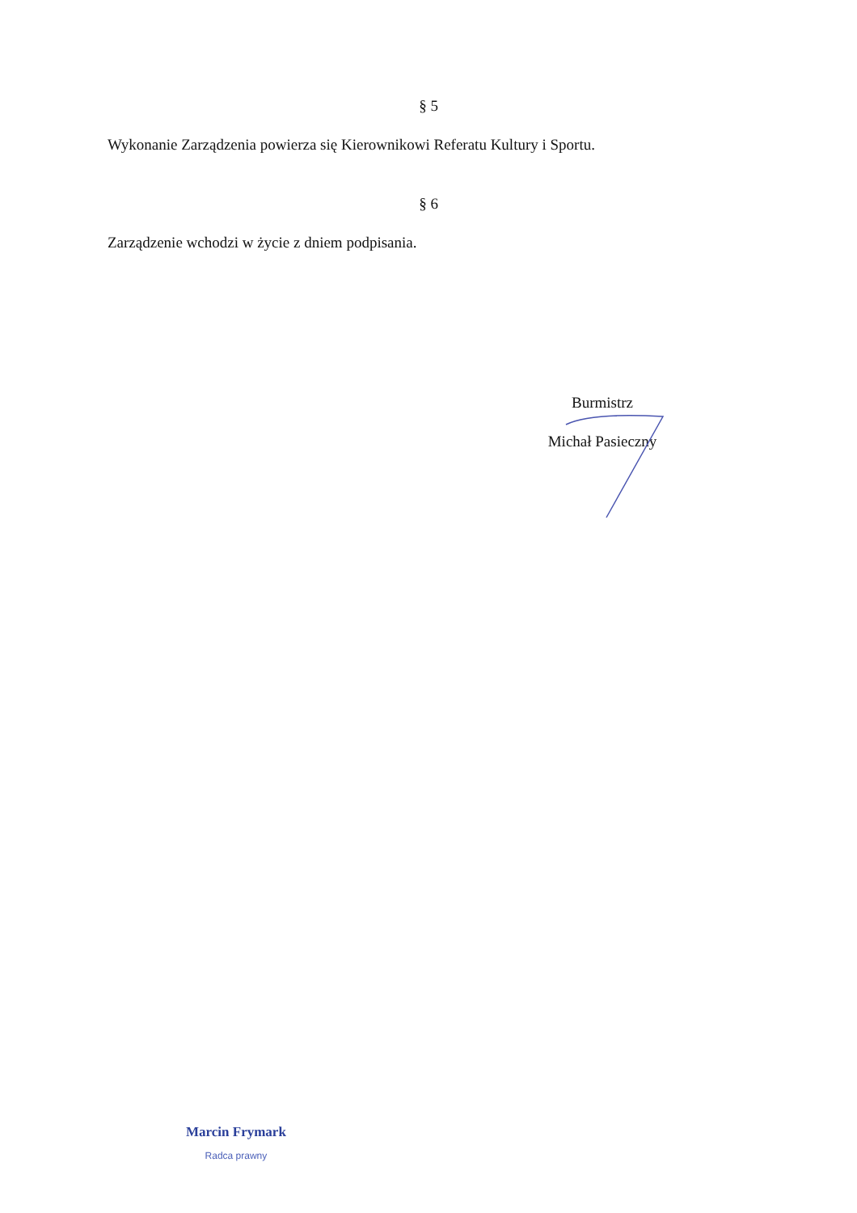§ 5
Wykonanie Zarządzenia powierza się Kierownikowi Referatu Kultury i Sportu.
§ 6
Zarządzenie wchodzi w życie z dniem podpisania.
Burmistrz
Michał Pasieczny
Marcin Frymark
Radca prawny